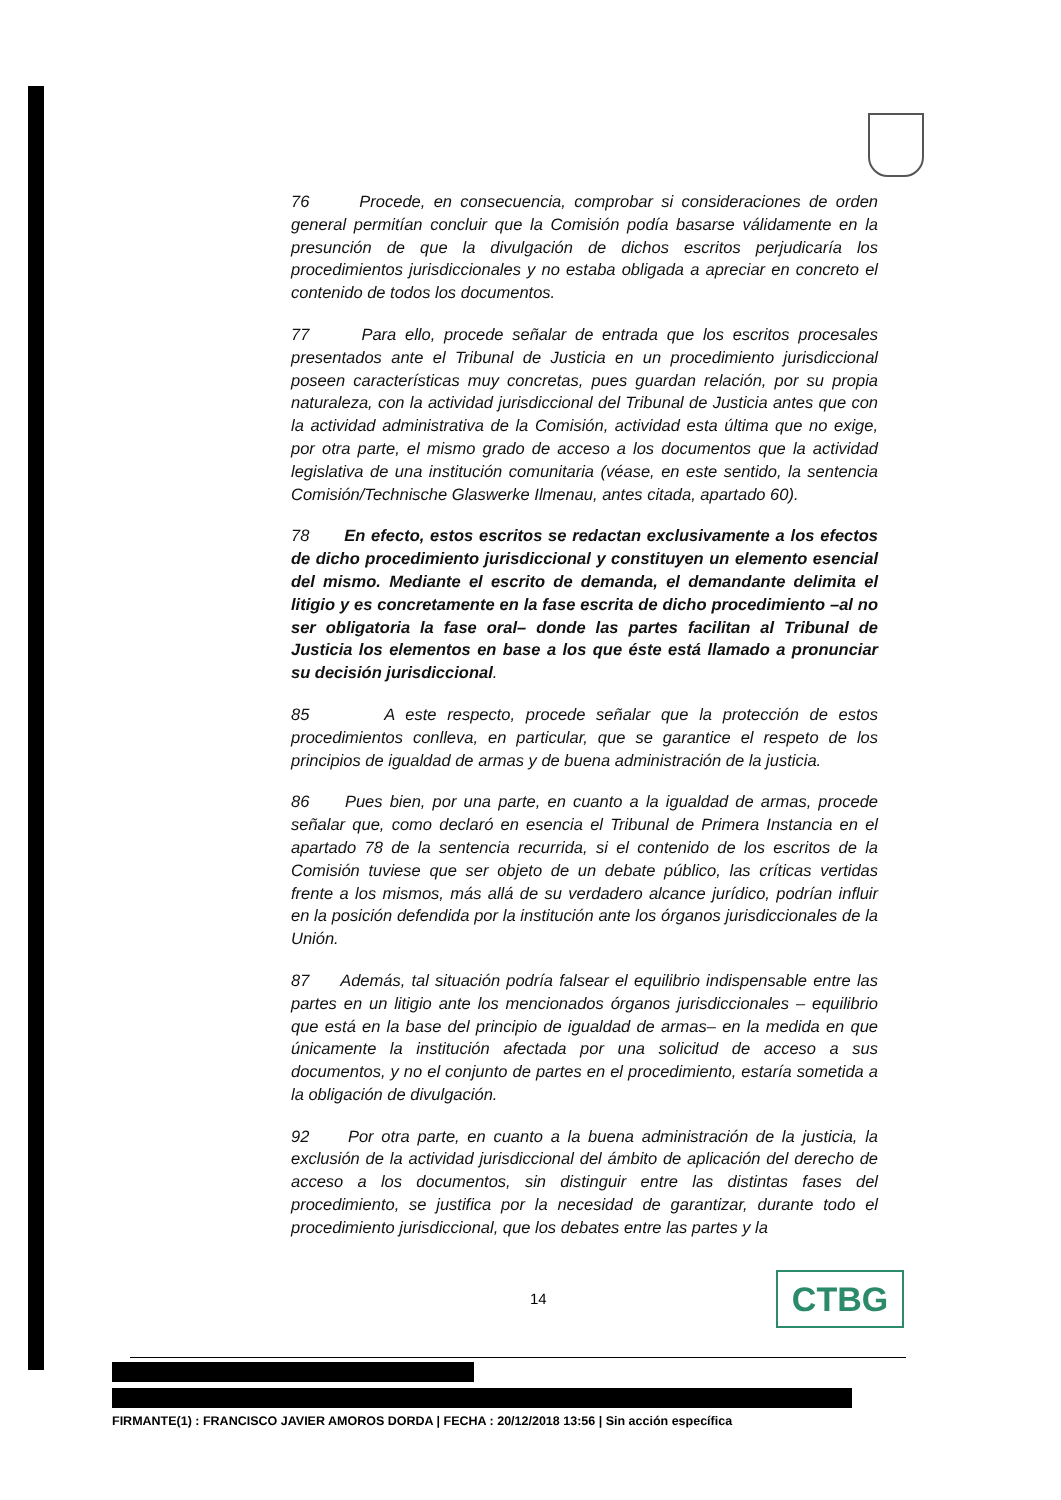76 Procede, en consecuencia, comprobar si consideraciones de orden general permitían concluir que la Comisión podía basarse válidamente en la presunción de que la divulgación de dichos escritos perjudicaría los procedimientos jurisdiccionales y no estaba obligada a apreciar en concreto el contenido de todos los documentos.
77 Para ello, procede señalar de entrada que los escritos procesales presentados ante el Tribunal de Justicia en un procedimiento jurisdiccional poseen características muy concretas, pues guardan relación, por su propia naturaleza, con la actividad jurisdiccional del Tribunal de Justicia antes que con la actividad administrativa de la Comisión, actividad esta última que no exige, por otra parte, el mismo grado de acceso a los documentos que la actividad legislativa de una institución comunitaria (véase, en este sentido, la sentencia Comisión/Technische Glaswerke Ilmenau, antes citada, apartado 60).
78 En efecto, estos escritos se redactan exclusivamente a los efectos de dicho procedimiento jurisdiccional y constituyen un elemento esencial del mismo. Mediante el escrito de demanda, el demandante delimita el litigio y es concretamente en la fase escrita de dicho procedimiento –al no ser obligatoria la fase oral– donde las partes facilitan al Tribunal de Justicia los elementos en base a los que éste está llamado a pronunciar su decisión jurisdiccional.
85 A este respecto, procede señalar que la protección de estos procedimientos conlleva, en particular, que se garantice el respeto de los principios de igualdad de armas y de buena administración de la justicia.
86 Pues bien, por una parte, en cuanto a la igualdad de armas, procede señalar que, como declaró en esencia el Tribunal de Primera Instancia en el apartado 78 de la sentencia recurrida, si el contenido de los escritos de la Comisión tuviese que ser objeto de un debate público, las críticas vertidas frente a los mismos, más allá de su verdadero alcance jurídico, podrían influir en la posición defendida por la institución ante los órganos jurisdiccionales de la Unión.
87 Además, tal situación podría falsear el equilibrio indispensable entre las partes en un litigio ante los mencionados órganos jurisdiccionales – equilibrio que está en la base del principio de igualdad de armas– en la medida en que únicamente la institución afectada por una solicitud de acceso a sus documentos, y no el conjunto de partes en el procedimiento, estaría sometida a la obligación de divulgación.
92 Por otra parte, en cuanto a la buena administración de la justicia, la exclusión de la actividad jurisdiccional del ámbito de aplicación del derecho de acceso a los documentos, sin distinguir entre las distintas fases del procedimiento, se justifica por la necesidad de garantizar, durante todo el procedimiento jurisdiccional, que los debates entre las partes y la
14 CTBG
FIRMANTE(1) : FRANCISCO JAVIER AMOROS DORDA | FECHA : 20/12/2018 13:56 | Sin acción específica